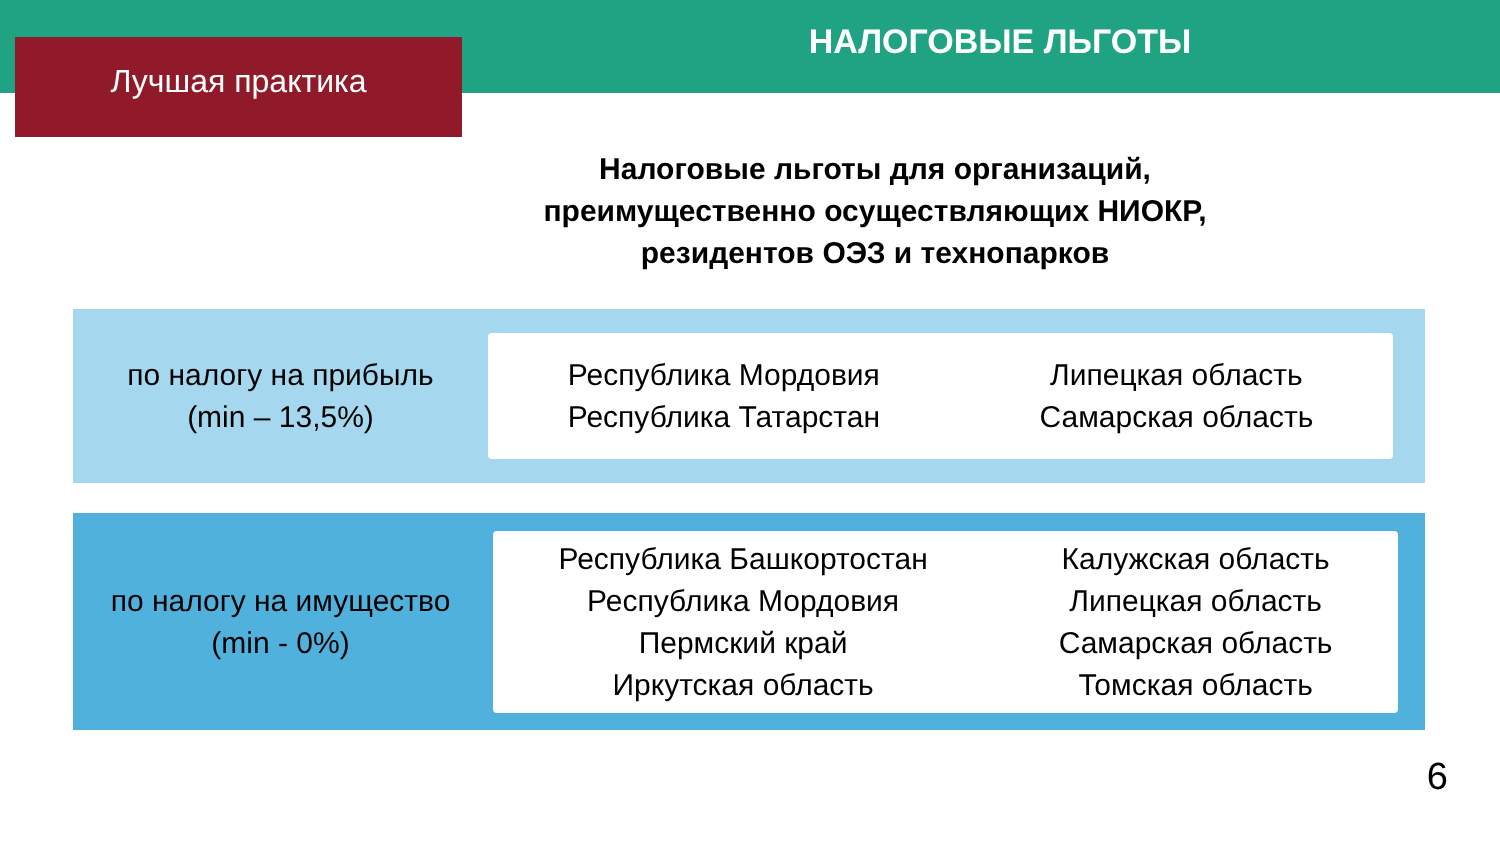НАЛОГОВЫЕ ЛЬГОТЫ
Лучшая практика
Налоговые льготы для организаций,
преимущественно осуществляющих НИОКР,
резидентов ОЭЗ и технопарков
по налогу на прибыль
(min – 13,5%)
Республика Мордовия
Республика Татарстан
Липецкая область
Самарская область
по налогу на имущество
(min - 0%)
Республика Башкортостан
Республика Мордовия
Пермский край
Иркутская область
Калужская область
Липецкая область
Самарская область
Томская область
6